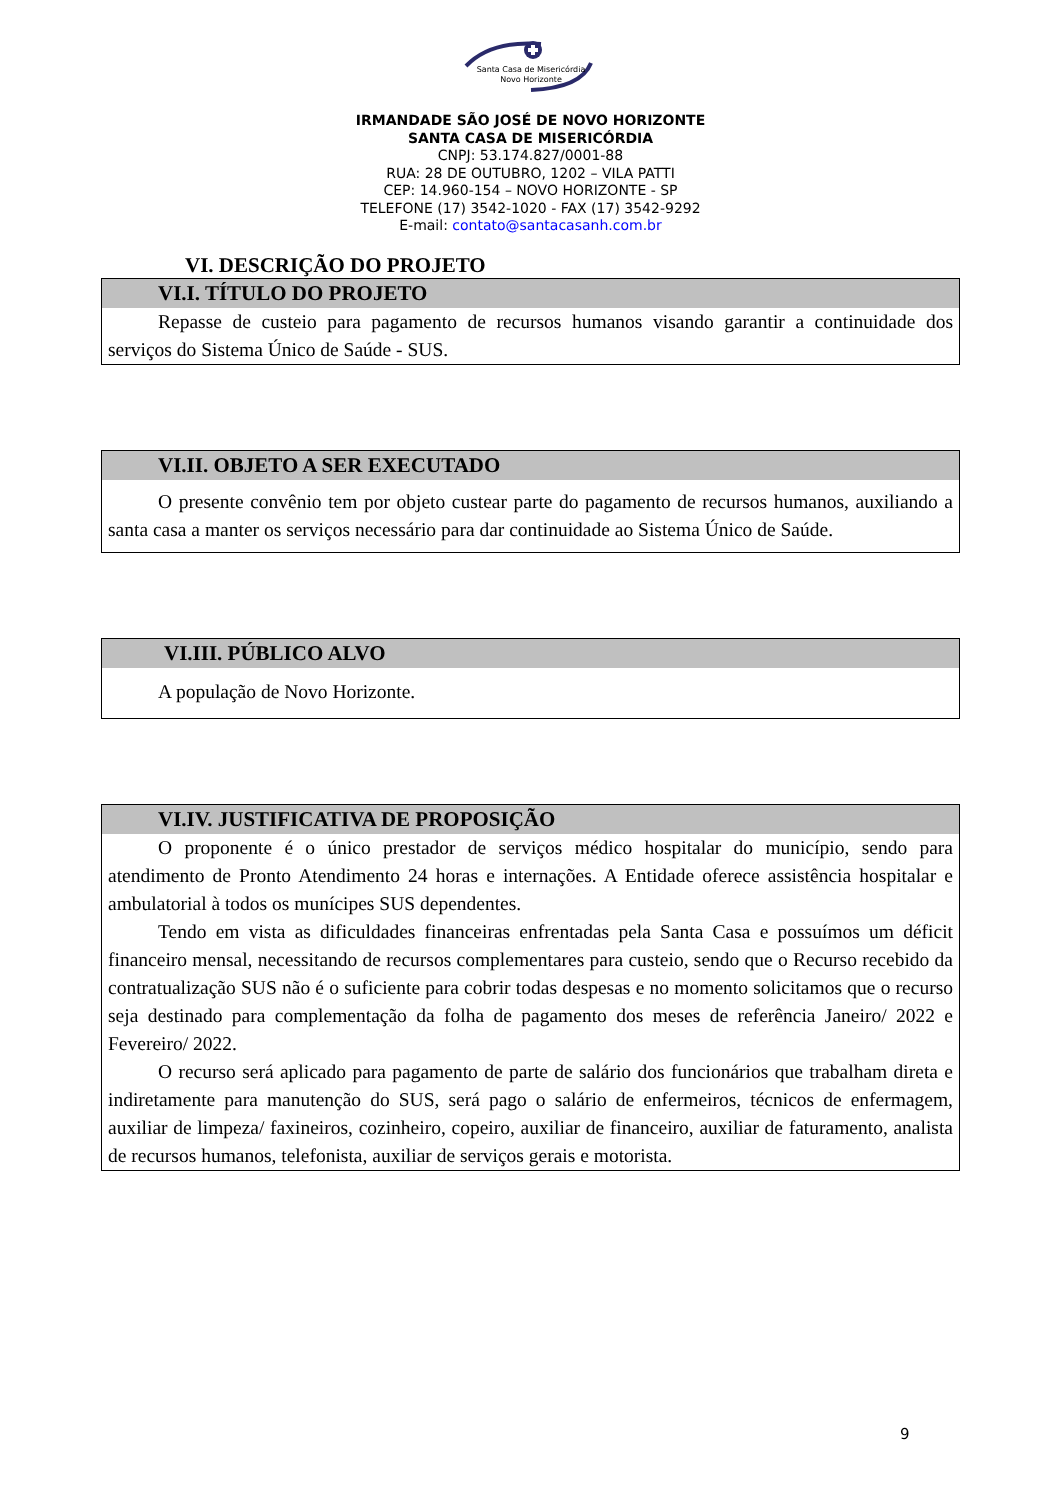Santa Casa de Misericórdia
Novo Horizonte
IRMANDADE SÃO JOSÉ DE NOVO HORIZONTE
SANTA CASA DE MISERICÓRDIA
CNPJ: 53.174.827/0001-88
RUA: 28 DE OUTUBRO, 1202 – VILA PATTI
CEP: 14.960-154 – NOVO HORIZONTE - SP
TELEFONE (17) 3542-1020 - FAX (17) 3542-9292
E-mail: contato@santacasanh.com.br
VI. DESCRIÇÃO DO PROJETO
VI.I. TÍTULO DO PROJETO
Repasse de custeio para pagamento de recursos humanos visando garantir a continuidade dos serviços do Sistema Único de Saúde - SUS.
VI.II. OBJETO A SER EXECUTADO
O presente convênio tem por objeto custear parte do pagamento de recursos humanos, auxiliando a santa casa a manter os serviços necessário para dar continuidade ao Sistema Único de Saúde.
VI.III. PÚBLICO ALVO
A população de Novo Horizonte.
VI.IV. JUSTIFICATIVA DE PROPOSIÇÃO
O proponente é o único prestador de serviços médico hospitalar do município, sendo para atendimento de Pronto Atendimento 24 horas e internações. A Entidade oferece assistência hospitalar e ambulatorial à todos os munícipes SUS dependentes.
Tendo em vista as dificuldades financeiras enfrentadas pela Santa Casa e possuímos um déficit financeiro mensal, necessitando de recursos complementares para custeio, sendo que o Recurso recebido da contratualização SUS não é o suficiente para cobrir todas despesas e no momento solicitamos que o recurso seja destinado para complementação da folha de pagamento dos meses de referência Janeiro/ 2022 e Fevereiro/ 2022.
O recurso será aplicado para pagamento de parte de salário dos funcionários que trabalham direta e indiretamente para manutenção do SUS, será pago o salário de enfermeiros, técnicos de enfermagem, auxiliar de limpeza/ faxineiros, cozinheiro, copeiro, auxiliar de financeiro, auxiliar de faturamento, analista de recursos humanos, telefonista, auxiliar de serviços gerais e motorista.
9